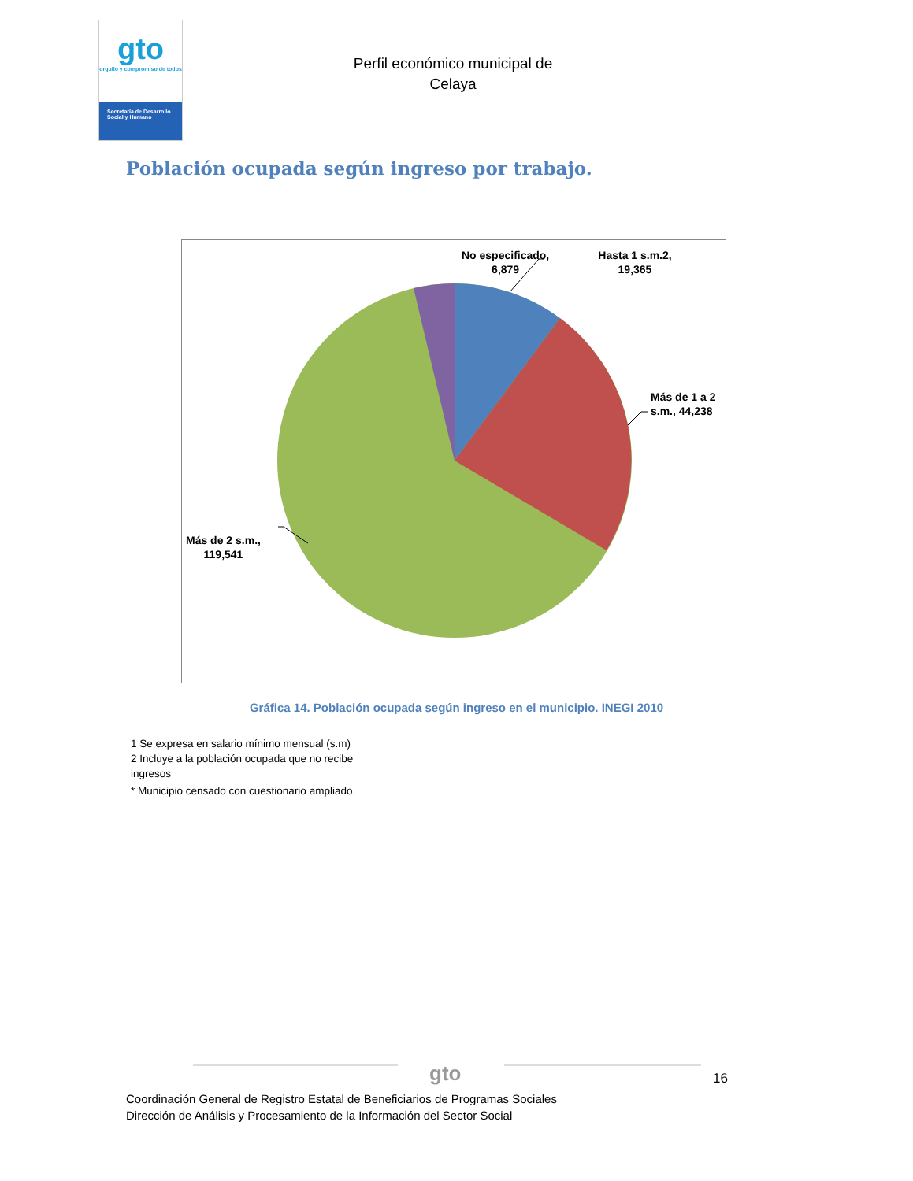gto
orgullo y compromiso de todos
Secretaría de Desarrollo Social y Humano
Perfil económico municipal de
Celaya
Población ocupada según ingreso por trabajo.
No especificado,
6,879
Hasta 1 s.m.2,
19,365
Más de 1 a 2
s.m., 44,238
Más de 2 s.m.,
119,541
Gráfica 14. Población ocupada según ingreso en el municipio. INEGI 2010
1 Se expresa en salario mínimo mensual (s.m)
2 Incluye a la población ocupada que no recibe ingresos
* Municipio censado con cuestionario ampliado.
gto 16
Coordinación General de Registro Estatal de Beneficiarios de Programas Sociales
Dirección de Análisis y Procesamiento de la Información del Sector Social